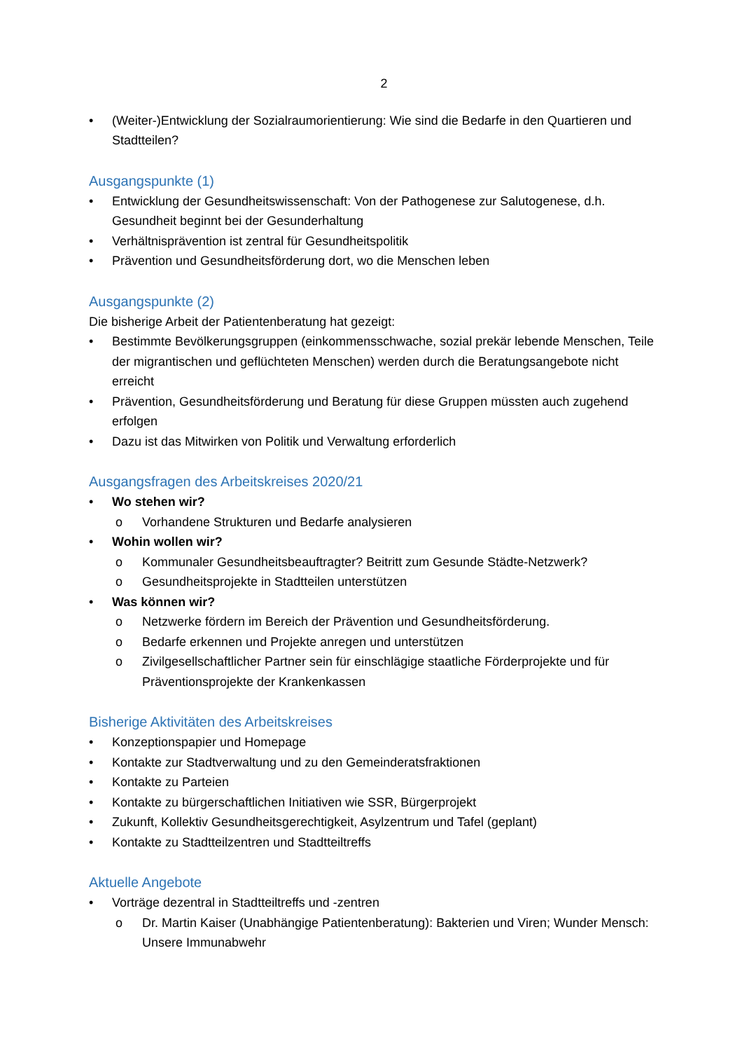2
• (Weiter-)Entwicklung der Sozialraumorientierung: Wie sind die Bedarfe in den Quartieren und Stadtteilen?
Ausgangspunkte (1)
• Entwicklung der Gesundheitswissenschaft: Von der Pathogenese zur Salutogenese, d.h. Gesundheit beginnt bei der Gesunderhaltung
• Verhältnisprävention ist zentral für Gesundheitspolitik
• Prävention und Gesundheitsförderung dort, wo die Menschen leben
Ausgangspunkte (2)
Die bisherige Arbeit der Patientenberatung hat gezeigt:
• Bestimmte Bevölkerungsgruppen (einkommensschwache, sozial prekär lebende Menschen, Teile der migrantischen und geflüchteten Menschen) werden durch die Beratungsangebote nicht erreicht
• Prävention, Gesundheitsförderung und Beratung für diese Gruppen müssten auch zugehend erfolgen
• Dazu ist das Mitwirken von Politik und Verwaltung erforderlich
Ausgangsfragen des Arbeitskreises 2020/21
• Wo stehen wir?
o Vorhandene Strukturen und Bedarfe analysieren
• Wohin wollen wir?
o Kommunaler Gesundheitsbeauftragter? Beitritt zum Gesunde Städte-Netzwerk?
o Gesundheitsprojekte in Stadtteilen unterstützen
• Was können wir?
o Netzwerke fördern im Bereich der Prävention und Gesundheitsförderung.
o Bedarfe erkennen und Projekte anregen und unterstützen
o Zivilgesellschaftlicher Partner sein für einschlägige staatliche Förderprojekte und für Präventionsprojekte der Krankenkassen
Bisherige Aktivitäten des Arbeitskreises
• Konzeptionspapier und Homepage
• Kontakte zur Stadtverwaltung und zu den Gemeinderatsfraktionen
• Kontakte zu Parteien
• Kontakte zu bürgerschaftlichen Initiativen wie SSR, Bürgerprojekt
• Zukunft, Kollektiv Gesundheitsgerechtigkeit, Asylzentrum und Tafel (geplant)
• Kontakte zu Stadtteilzentren und Stadtteiltreffs
Aktuelle Angebote
• Vorträge dezentral in Stadtteiltreffs und -zentren
o Dr. Martin Kaiser (Unabhängige Patientenberatung): Bakterien und Viren; Wunder Mensch: Unsere Immunabwehr